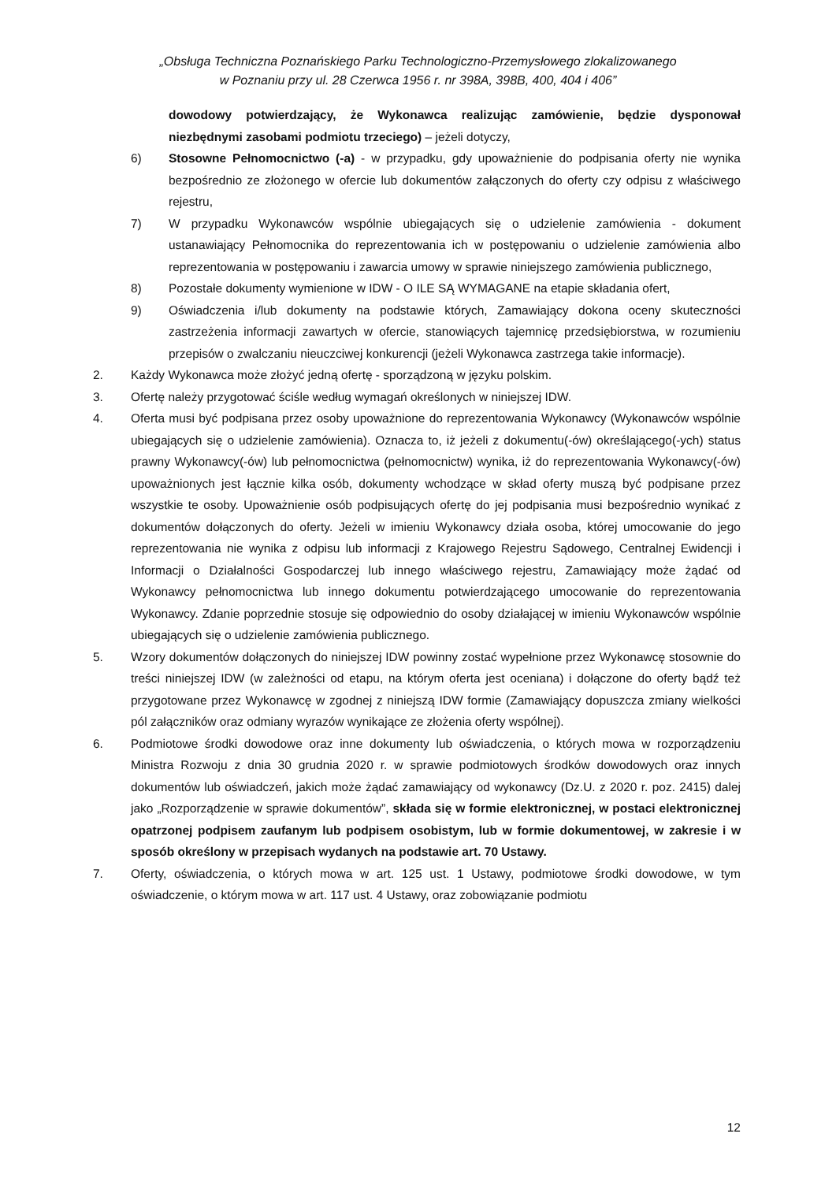„Obsługa Techniczna Poznańskiego Parku Technologiczno-Przemysłowego zlokalizowanego
w Poznaniu przy ul. 28 Czerwca 1956 r. nr 398A, 398B, 400, 404 i 406”
dowodowy potwierdzający, że Wykonawca realizując zamówienie, będzie dysponował niezbędnymi zasobami podmiotu trzeciego) – jeżeli dotyczy,
6) Stosowne Pełnomocnictwo (-a) - w przypadku, gdy upoważnienie do podpisania oferty nie wynika bezpośrednio ze złożonego w ofercie lub dokumentów załączonych do oferty czy odpisu z właściwego rejestru,
7) W przypadku Wykonawców wspólnie ubiegających się o udzielenie zamówienia - dokument ustanawiający Pełnomocnika do reprezentowania ich w postępowaniu o udzielenie zamówienia albo reprezentowania w postępowaniu i zawarcia umowy w sprawie niniejszego zamówienia publicznego,
8) Pozostałe dokumenty wymienione w IDW - O ILE SĄ WYMAGANE na etapie składania ofert,
9) Oświadczenia i/lub dokumenty na podstawie których, Zamawiający dokona oceny skuteczności zastrzeżenia informacji zawartych w ofercie, stanowiących tajemnicę przedsiębiorstwa, w rozumieniu przepisów o zwalczaniu nieuczciwej konkurencji (jeżeli Wykonawca zastrzega takie informacje).
2. Każdy Wykonawca może złożyć jedną ofertę - sporządzoną w języku polskim.
3. Ofertę należy przygotować ściśle według wymagań określonych w niniejszej IDW.
4. Oferta musi być podpisana przez osoby upoważnione do reprezentowania Wykonawcy (Wykonawców wspólnie ubiegających się o udzielenie zamówienia). Oznacza to, iż jeżeli z dokumentu(-ów) określającego(-ych) status prawny Wykonawcy(-ów) lub pełnomocnictwa (pełnomocnictw) wynika, iż do reprezentowania Wykonawcy(-ów) upoważnionych jest łącznie kilka osób, dokumenty wchodzące w skład oferty muszą być podpisane przez wszystkie te osoby. Upoważnienie osób podpisujących ofertę do jej podpisania musi bezpośrednio wynikać z dokumentów dołączonych do oferty. Jeżeli w imieniu Wykonawcy działa osoba, której umocowanie do jego reprezentowania nie wynika z odpisu lub informacji z Krajowego Rejestru Sądowego, Centralnej Ewidencji i Informacji o Działalności Gospodarczej lub innego właściwego rejestru, Zamawiający może żądać od Wykonawcy pełnomocnictwa lub innego dokumentu potwierdzającego umocowanie do reprezentowania Wykonawcy. Zdanie poprzednie stosuje się odpowiednio do osoby działającej w imieniu Wykonawców wspólnie ubiegających się o udzielenie zamówienia publicznego.
5. Wzory dokumentów dołączonych do niniejszej IDW powinny zostać wypełnione przez Wykonawcę stosownie do treści niniejszej IDW (w zależności od etapu, na którym oferta jest oceniana) i dołączone do oferty bądź też przygotowane przez Wykonawcę w zgodnej z niniejszą IDW formie (Zamawiający dopuszcza zmiany wielkości pól załączników oraz odmiany wyrazów wynikające ze złożenia oferty wspólnej).
6. Podmiotowe środki dowodowe oraz inne dokumenty lub oświadczenia, o których mowa w rozporządzeniu Ministra Rozwoju z dnia 30 grudnia 2020 r. w sprawie podmiotowych środków dowodowych oraz innych dokumentów lub oświadczeń, jakich może żądać zamawiający od wykonawcy (Dz.U. z 2020 r. poz. 2415) dalej jako „Rozporządzenie w sprawie dokumentów”, składa się w formie elektronicznej, w postaci elektronicznej opatrzonej podpisem zaufanym lub podpisem osobistym, lub w formie dokumentowej, w zakresie i w sposób określony w przepisach wydanych na podstawie art. 70 Ustawy.
7. Oferty, oświadczenia, o których mowa w art. 125 ust. 1 Ustawy, podmiotowe środki dowodowe, w tym oświadczenie, o którym mowa w art. 117 ust. 4 Ustawy, oraz zobowiązanie podmiotu
12